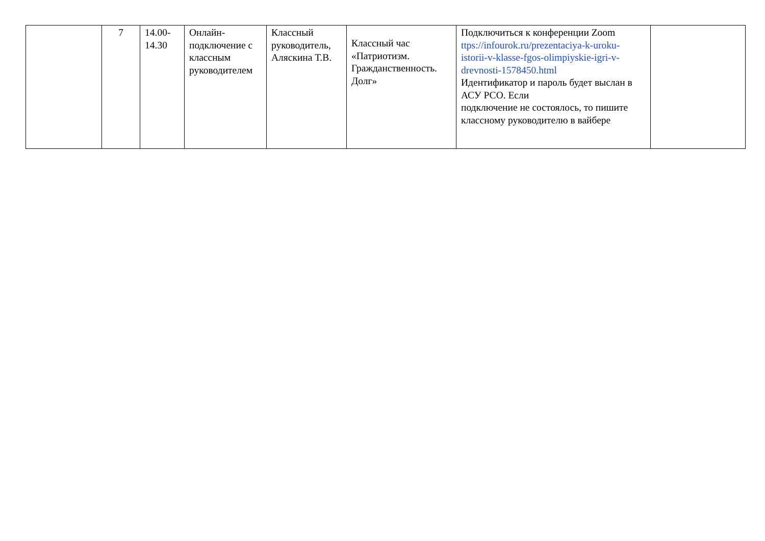| | 7 | 14.00- 14.30 | Онлайн-подключение с классным руководителем | Классный руководитель, Аляскина Т.В. | Классный час «Патриотизм. Гражданственность. Долг» | Подключиться к конференции Zoom ttps://infourok.ru/prezentaciya-k-uroku-istorii-v-klasse-fgos-olimpiyskie-igri-v-drevnosti-1578450.html Идентификатор и пароль будет выслан в АСУ РСО. Если подключение не состоялось, то пишите классному руководителю в вайбере | |